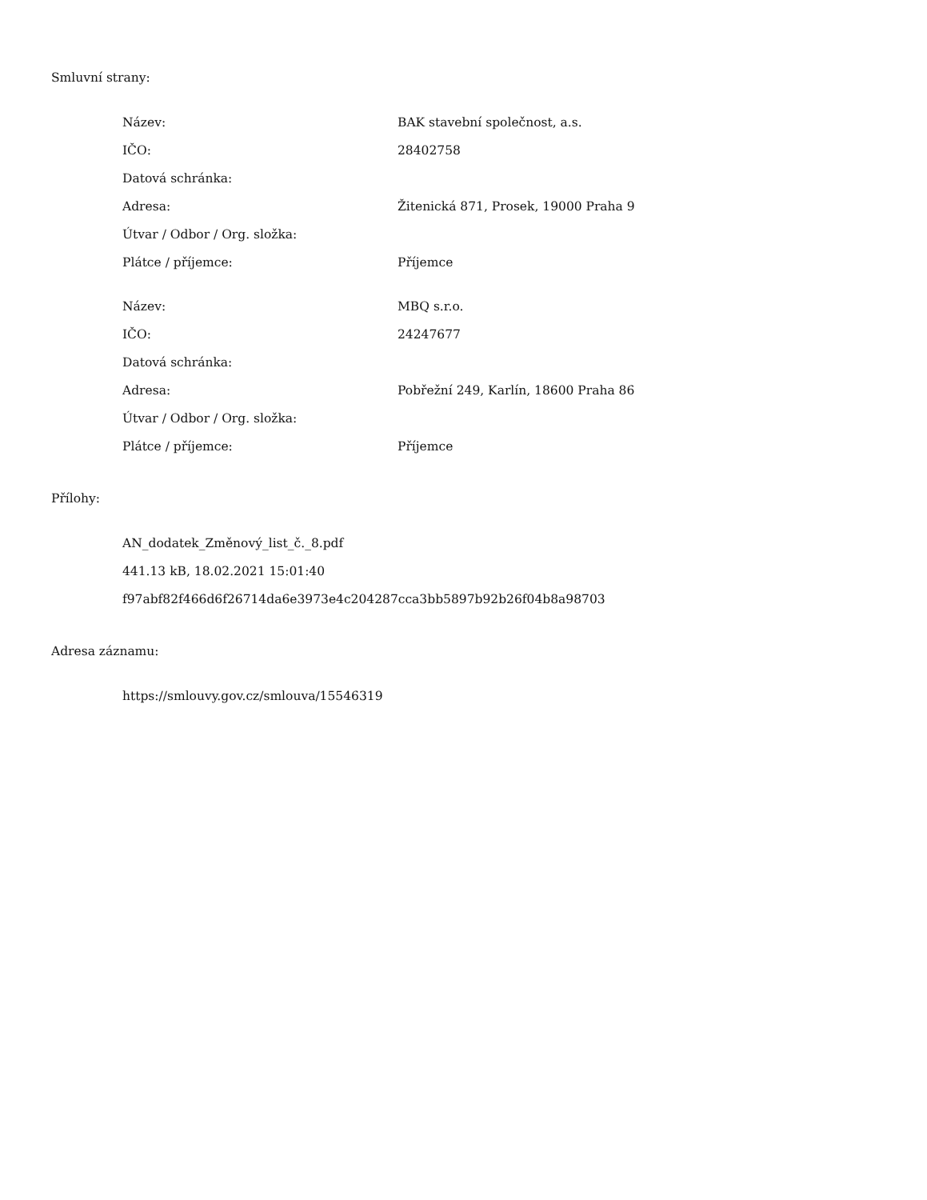Smluvní strany:
| Název: | BAK stavební společnost, a.s. |
| IČO: | 28402758 |
| Datová schránka: | |
| Adresa: | Žitenická 871, Prosek, 19000 Praha 9 |
| Útvar / Odbor / Org. složka: | |
| Plátce / příjemce: | Příjemce |
| Název: | MBQ s.r.o. |
| IČO: | 24247677 |
| Datová schránka: | |
| Adresa: | Pobřežní 249, Karlín, 18600 Praha 86 |
| Útvar / Odbor / Org. složka: | |
| Plátce / příjemce: | Příjemce |
Přílohy:
AN_dodatek_Změnový_list_č._8.pdf
441.13 kB, 18.02.2021 15:01:40
f97abf82f466d6f26714da6e3973e4c204287cca3bb5897b92b26f04b8a98703
Adresa záznamu:
https://smlouvy.gov.cz/smlouva/15546319